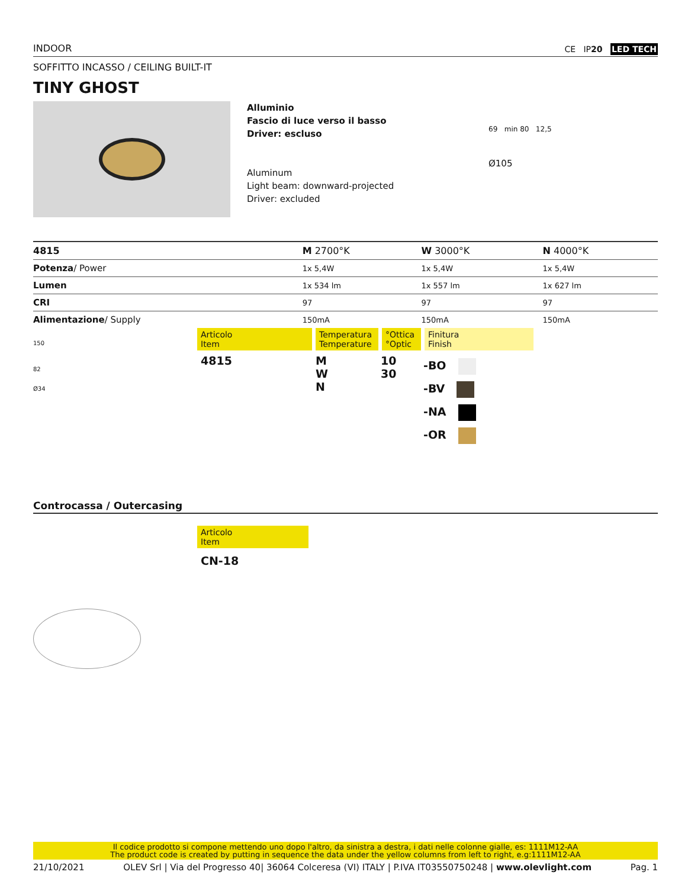INDOOR CE IP20 LED TECH
SOFFITTO INCASSO / CEILING BUILT-IT
TINY GHOST
Alluminio
Fascio di luce verso il basso
Driver: escluso
Aluminum
Light beam: downward-projected
Driver: excluded
69 min 80 12,5
Ø105
| 4815 | M 2700°K | W 3000°K | N 4000°K |
| Potenza / Power | 1x 5,4W | 1x 5,4W | 1x 5,4W |
| Lumen | 1x 534 lm | 1x 557 lm | 1x 627 lm |
| CRI | 97 | 97 | 97 |
| Alimentazione / Supply | 150mA | 150mA | 150mA |
150
82
Ø34
Articolo
Item
Temperatura
Temperature
°Ottica
°Optic
Finitura
Finish
| 4815 | M W N | 10 30 | -BO -BV -NA -OR |
Controcassa / Outercasing
Articolo
Item
CN-18
Il codice prodotto si compone mettendo uno dopo l'altro, da sinistra a destra, i dati nelle colonne gialle, es: 1111M12-AA
The product code is created by putting in sequence the data under the yellow columns from left to right, e.g:1111M12-AA
21/10/2021 OLEV Srl | Via del Progresso 40| 36064 Colceresa (VI) ITALY | P.IVA IT03550750248 | www.olevlight.com Pag. 1